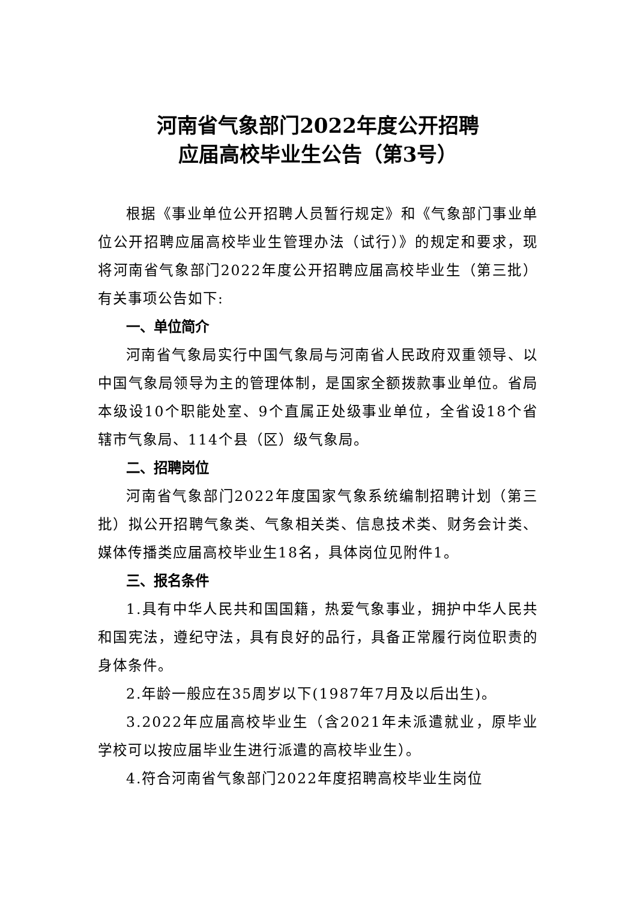河南省气象部门2022年度公开招聘
应届高校毕业生公告（第3号）
根据《事业单位公开招聘人员暂行规定》和《气象部门事业单位公开招聘应届高校毕业生管理办法（试行）》的规定和要求，现将河南省气象部门2022年度公开招聘应届高校毕业生（第三批）有关事项公告如下:
一、单位简介
河南省气象局实行中国气象局与河南省人民政府双重领导、以中国气象局领导为主的管理体制，是国家全额拨款事业单位。省局本级设10个职能处室、9个直属正处级事业单位，全省设18个省辖市气象局、114个县（区）级气象局。
二、招聘岗位
河南省气象部门2022年度国家气象系统编制招聘计划（第三批）拟公开招聘气象类、气象相关类、信息技术类、财务会计类、媒体传播类应届高校毕业生18名，具体岗位见附件1。
三、报名条件
1.具有中华人民共和国国籍，热爱气象事业，拥护中华人民共和国宪法，遵纪守法，具有良好的品行，具备正常履行岗位职责的身体条件。
2.年龄一般应在35周岁以下(1987年7月及以后出生)。
3.2022年应届高校毕业生（含2021年未派遣就业，原毕业学校可以按应届毕业生进行派遣的高校毕业生）。
4.符合河南省气象部门2022年度招聘高校毕业生岗位